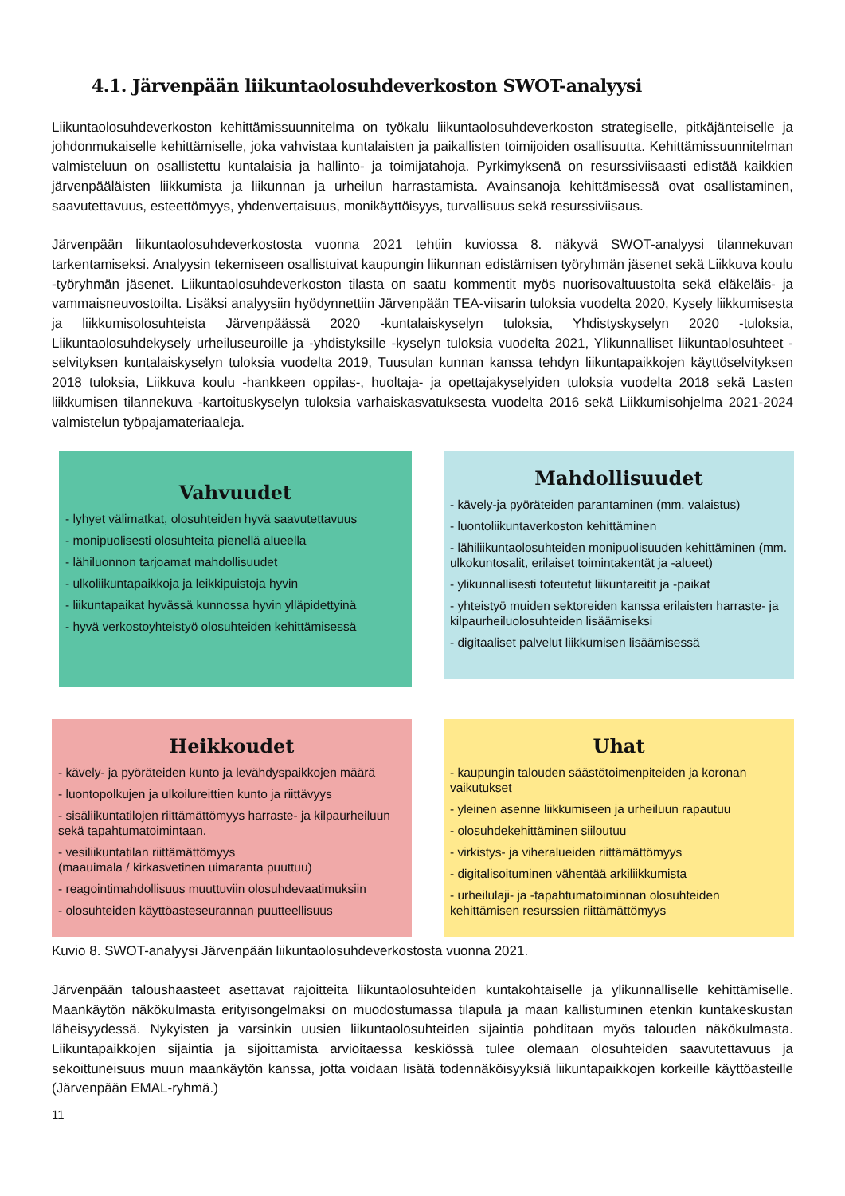4.1. Järvenpään liikuntaolosuhdeverkoston SWOT-analyysi
Liikuntaolosuhdeverkoston kehittämissuunnitelma on työkalu liikuntaolosuhdeverkoston strategiselle, pitkäjänteiselle ja johdonmukaiselle kehittämiselle, joka vahvistaa kuntalaisten ja paikallisten toimijoiden osallisuutta. Kehittämissuunnitelman valmisteluun on osallistettu kuntalaisia ja hallinto- ja toimijatahoja. Pyrkimyksenä on resurssiviisaasti edistää kaikkien järvenpääläisten liikkumista ja liikunnan ja urheilun harrastamista. Avainsanoja kehittämisessä ovat osallistaminen, saavutettavuus, esteettömyys, yhdenvertaisuus, monikäyttöisyys, turvallisuus sekä resurssiviisaus.
Järvenpään liikuntaolosuhdeverkostosta vuonna 2021 tehtiin kuviossa 8. näkyvä SWOT-analyysi tilannekuvan tarkentamiseksi. Analyysin tekemiseen osallistuivat kaupungin liikunnan edistämisen työryhmän jäsenet sekä Liikkuva koulu -työryhmän jäsenet. Liikuntaolosuhdeverkoston tilasta on saatu kommentit myös nuorisovaltuustolta sekä eläkeläis- ja vammaisneuvostoilta. Lisäksi analyysiin hyödynnettiin Järvenpään TEA-viisarin tuloksia vuodelta 2020, Kysely liikkumisesta ja liikkumisolosuhteista Järvenpäässä 2020 -kuntalaiskyselyn tuloksia, Yhdistyskyselyn 2020 -tuloksia, Liikuntaolosuhdekysely urheiluseuroille ja -yhdistyksille -kyselyn tuloksia vuodelta 2021, Ylikunnalliset liikuntaolosuhteet -selvityksen kuntalaiskyselyn tuloksia vuodelta 2019, Tuusulan kunnan kanssa tehdyn liikuntapaikkojen käyttöselvityksen 2018 tuloksia, Liikkuva koulu -hankkeen oppilas-, huoltaja- ja opettajakyselyiden tuloksia vuodelta 2018 sekä Lasten liikkumisen tilannekuva -kartoituskyselyn tuloksia varhaiskasvatuksesta vuodelta 2016 sekä Liikkumisohjelma 2021-2024 valmistelun työpajamateriaaleja.
Vahvuudet
- lyhyet välimatkat, olosuhteiden hyvä saavutettavuus
- monipuolisesti olosuhteita pienellä alueella
- lähiluonnon tarjoamat mahdollisuudet
- ulkoliikuntapaikkoja ja leikkipuistoja hyvin
- liikuntapaikat hyvässä kunnossa hyvin ylläpidettyinä
- hyvä verkostoyhteistyö olosuhteiden kehittämisessä
Mahdollisuudet
- kävely-ja pyöräteiden parantaminen (mm. valaistus)
- luontoliikuntaverkoston kehittäminen
- lähiliikuntaolosuhteiden monipuolisuuden kehittäminen (mm. ulkokuntosalit, erilaiset toimintakentät ja -alueet)
- ylikunnallisesti toteutetut liikuntareitit ja -paikat
- yhteistyö muiden sektoreiden kanssa erilaisten harraste- ja kilpaurheiluolosuhteiden lisäämiseksi
- digitaaliset palvelut liikkumisen lisäämisessä
Heikkoudet
- kävely- ja pyöräteiden kunto ja levähdyspaikkojen määrä
- luontopolkujen ja ulkoilureittien kunto ja riittävyys
- sisäliikuntatilojen riittämättömyys harraste- ja kilpaurheiluun sekä tapahtumatoimintaan.
- vesiliikuntatilan riittämättömyys
(maauimala / kirkasvetinen uimaranta puuttuu)
- reagointimahdollisuus muuttuviin olosuhdevaatimuksiin
- olosuhteiden käyttöasteseurannan puutteellisuus
Uhat
- kaupungin talouden säästötoimenpiteiden ja koronan vaikutukset
- yleinen asenne liikkumiseen ja urheiluun rapautuu
- olosuhdekehittäminen siiloutuu
- virkistys- ja viheralueiden riittämättömyys
- digitalisoituminen vähentää arkiliikkumista
- urheilulaji- ja -tapahtumatoiminnan olosuhteiden kehittämisen resurssien riittämättömyys
Kuvio 8. SWOT-analyysi Järvenpään liikuntaolosuhdeverkostosta vuonna 2021.
Järvenpään taloushaasteet asettavat rajoitteita liikuntaolosuhteiden kuntakohtaiselle ja ylikunnalliselle kehittämiselle. Maankäytön näkökulmasta erityisongelmaksi on muodostumassa tilapula ja maan kallistuminen etenkin kuntakeskustan läheisyydessä. Nykyisten ja varsinkin uusien liikuntaolosuhteiden sijaintia pohditaan myös talouden näkökulmasta. Liikuntapaikkojen sijaintia ja sijoittamista arvioitaessa keskiössä tulee olemaan olosuhteiden saavutettavuus ja sekoittuneisuus muun maankäytön kanssa, jotta voidaan lisätä todennäköisyyksiä liikuntapaikkojen korkeille käyttöasteille (Järvenpään EMAL-ryhmä.)
11